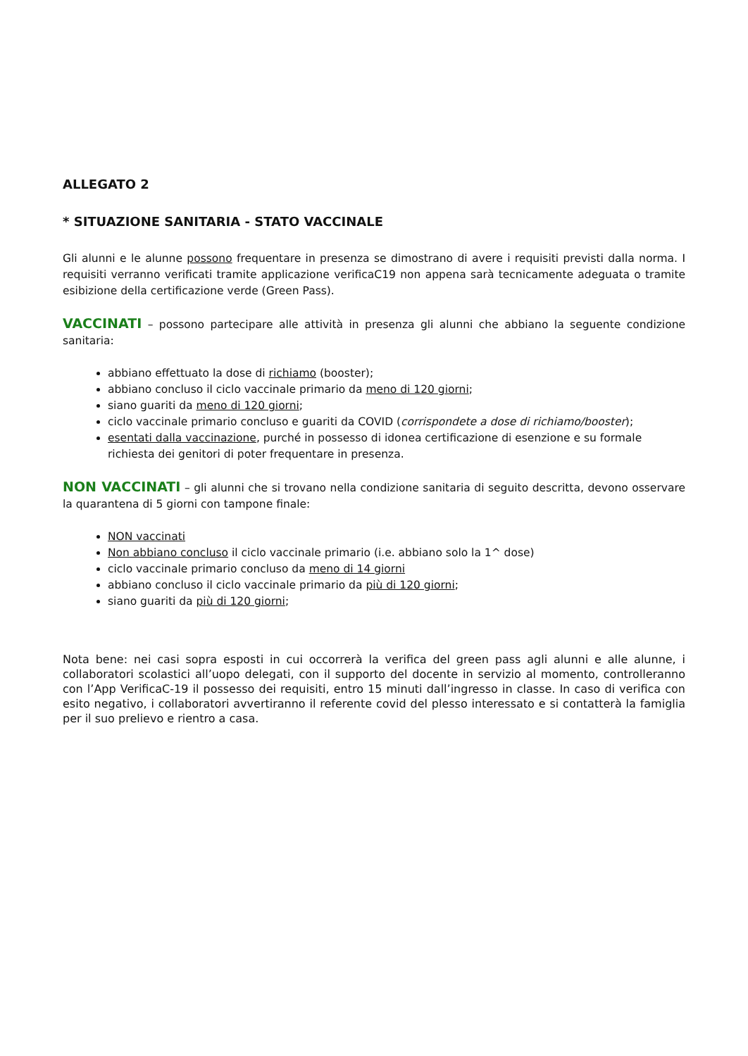ALLEGATO 2
* SITUAZIONE SANITARIA - STATO VACCINALE
Gli alunni e le alunne possono frequentare in presenza se dimostrano di avere i requisiti previsti dalla norma. I requisiti verranno verificati tramite applicazione verificaC19 non appena sarà tecnicamente adeguata o tramite esibizione della certificazione verde (Green Pass).
VACCINATI – possono partecipare alle attività in presenza gli alunni che abbiano la seguente condizione sanitaria:
abbiano effettuato la dose di richiamo (booster);
abbiano concluso il ciclo vaccinale primario da meno di 120 giorni;
siano guariti da meno di 120 giorni;
ciclo vaccinale primario concluso e guariti da COVID (corrispondete a dose di richiamo/booster);
esentati dalla vaccinazione, purché in possesso di idonea certificazione di esenzione e su formale richiesta dei genitori di poter frequentare in presenza.
NON VACCINATI – gli alunni che si trovano nella condizione sanitaria di seguito descritta, devono osservare la quarantena di 5 giorni con tampone finale:
NON vaccinati
Non abbiano concluso il ciclo vaccinale primario (i.e. abbiano solo la 1^ dose)
ciclo vaccinale primario concluso da meno di 14 giorni
abbiano concluso il ciclo vaccinale primario da più di 120 giorni;
siano guariti da più di 120 giorni;
Nota bene: nei casi sopra esposti in cui occorrerà la verifica del green pass agli alunni e alle alunne, i collaboratori scolastici all’uopo delegati, con il supporto del docente in servizio al momento, controlleranno con l’App VerificaC-19 il possesso dei requisiti, entro 15 minuti dall’ingresso in classe. In caso di verifica con esito negativo, i collaboratori avvertiranno il referente covid del plesso interessato e si contatterà la famiglia per il suo prelievo e rientro a casa.